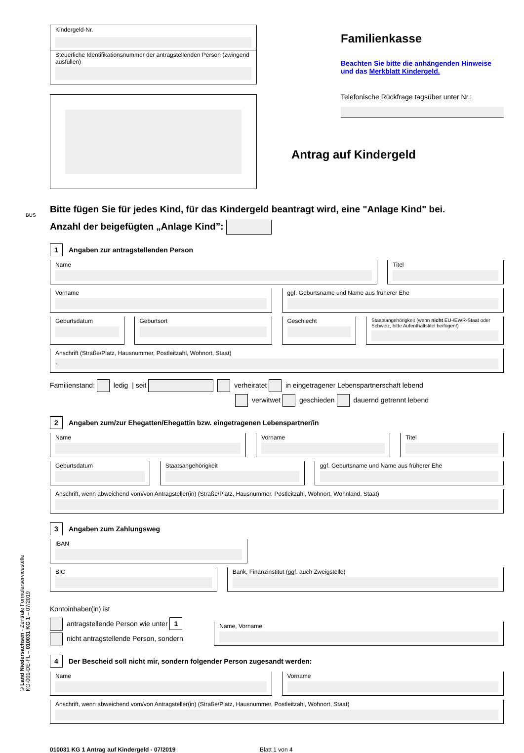Kindergeld-Nr.
Steuerliche Identifikationsnummer der antragstellenden Person (zwingend ausfüllen)
Familienkasse
Beachten Sie bitte die anhängenden Hinweise und das Merkblatt Kindergeld.
Telefonische Rückfrage tagsüber unter Nr.:
Antrag auf Kindergeld
Bitte fügen Sie für jedes Kind, für das Kindergeld beantragt wird, eine "Anlage Kind" bei.
Anzahl der beigefügten „Anlage Kind”:
1 Angaben zur antragstellenden Person
Name Titel
Vorname ggf. Geburtsname und Name aus früherer Ehe
Geburtsdatum Geburtsort Geschlecht
Staatsangehörigkeit (wenn nicht EU-/EWR-Staat oder Schweiz, bitte Aufenthaltstitel beifügen!)
Anschrift (Straße/Platz, Hausnummer, Postleitzahl, Wohnort, Staat)
,
Familienstand: ledig | seit verheiratet in eingetragener Lebenspartnerschaft lebend
verwitwet geschieden dauernd getrennt lebend
2 Angaben zum/zur Ehegatten/Ehegattin bzw. eingetragenen Lebenspartner/in
Name Vorname Titel
Geburtsdatum Staatsangehörigkeit ggf. Geburtsname und Name aus früherer Ehe
Anschrift, wenn abweichend vom/von Antragsteller(in) (Straße/Platz, Hausnummer, Postleitzahl, Wohnort, Wohnland, Staat)
3 Angaben zum Zahlungsweg
IBAN
BIC Bank, Finanzinstitut (ggf. auch Zweigstelle)
Kontoinhaber(in) ist
antragstellende Person wie unter 1
nicht antragstellende Person, sondern
Name, Vorname
4 Der Bescheid soll nicht mir, sondern folgender Person zugesandt werden:
Name Vorname
Anschrift, wenn abweichend vom/von Antragsteller(in) (Straße/Platz, Hausnummer, Postleitzahl, Wohnort, Staat)
010031 KG 1 Antrag auf Kindergeld - 07/2019 Blatt 1 von 4
BUS
© Land Niedersachsen - Zentrale Formularservicestelle
KG-001-DE-FL – 010031 KG 1 – 07/2019